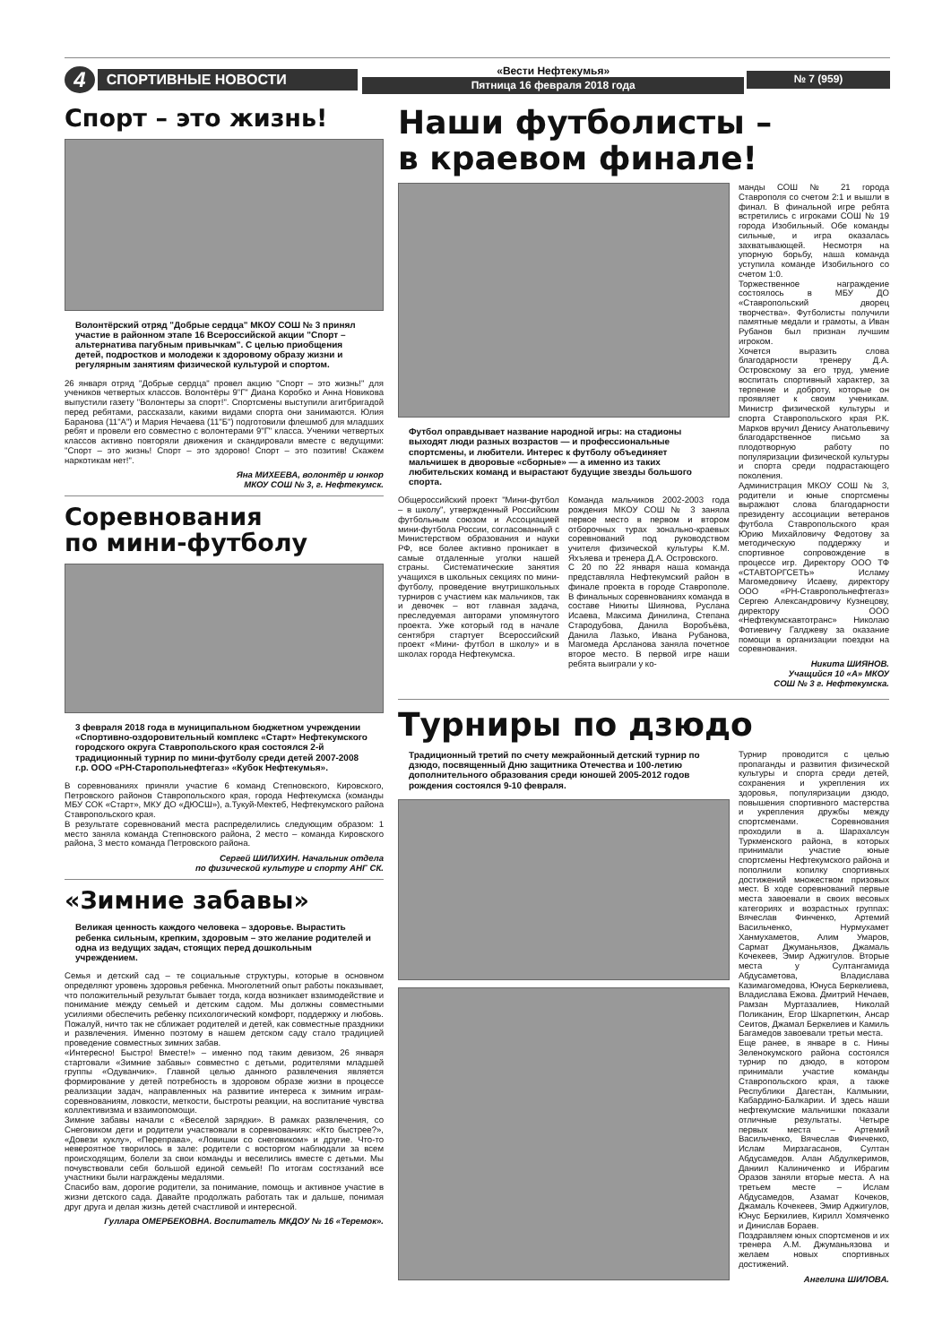4 СПОРТИВНЫЕ НОВОСТИ
«Вести Нефтекумья»
Пятница 16 февраля 2018 года
№ 7 (959)
Спорт – это жизнь!
Волонтёрский отряд "Добрые сердца" МКОУ СОШ № 3 принял участие в районном этапе 16 Всероссийской акции "Спорт – альтернатива пагубным привычкам". С целью приобщения детей, подростков и молодежи к здоровому образу жизни и регулярным занятиям физической культурой и спортом.
26 января отряд "Добрые сердца" провел акцию "Спорт – это жизнь!" для учеников четвертых классов. Волонтёры 9"Г" Диана Коробко и Анна Новикова выпустили газету "Волонтеры за спорт!". Спортсмены выступили агитбригадой перед ребятами, рассказали, какими видами спорта они занимаются. Юлия Баранова (11"А") и Мария Нечаева (11"Б") подготовили флешмоб для младших ребят и провели его совместно с волонтерами 9"Г" класса. Ученики четвертых классов активно повторяли движения и скандировали вместе с ведущими: "Спорт – это жизнь! Спорт – это здорово! Спорт – это позитив! Скажем наркотикам нет!".
Яна МИХЕЕВА, волонтёр и юнкор
МКОУ СОШ № 3, г. Нефтекумск.
Соревнования
по мини-футболу
3 февраля 2018 года в муниципальном бюджетном учреждении «Спортивно-оздоровительный комплекс «Старт» Нефтекумского городского округа Ставропольского края состоялся 2-й традиционный турнир по мини-футболу среди детей 2007-2008 г.р. ООО «РН-Старопольнефтегаз» «Кубок Нефтекумья».
В соревнованиях приняли участие 6 команд Степновского, Кировского, Петровского районов Ставропольского края, города Нефтекумска (команды МБУ СОК «Старт», МКУ ДО «ДЮСШ»), а.Тукуй-Мектеб, Нефтекумского района Ставропольского края.
В результате соревнований места распределились следующим образом: 1 место заняла команда Степновского района, 2 место – команда Кировского района, 3 место команда Петровского района.
Сергей ШИЛИХИН. Начальник отдела
по физической культуре и спорту АНГ СК.
«Зимние забавы»
Великая ценность каждого человека – здоровье. Вырастить ребенка сильным, крепким, здоровым – это желание родителей и одна из ведущих задач, стоящих перед дошкольным учреждением.
Семья и детский сад – те социальные структуры, которые в основном определяют уровень здоровья ребенка. Многолетний опыт работы показывает, что положительный результат бывает тогда, когда возникает взаимодействие и понимание между семьей и детским садом. Мы должны совместными усилиями обеспечить ребенку психологический комфорт, поддержку и любовь. Пожалуй, ничто так не сближает родителей и детей, как совместные праздники и развлечения. Именно поэтому в нашем детском саду стало традицией проведение совместных зимних забав.
«Интересно! Быстро! Вместе!» – именно под таким девизом, 26 января стартовали «Зимние забавы» совместно с детьми, родителями младшей группы «Одуванчик». Главной целью данного развлечения является формирование у детей потребность в здоровом образе жизни в процессе реализации задач, направленных на развитие интереса к зимним играм-соревнованиям, ловкости, меткости, быстроты реакции, на воспитание чувства коллективизма и взаимопомощи.
Зимние забавы начали с «Веселой зарядки». В рамках развлечения, со Снеговиком дети и родители участвовали в соревнованиях: «Кто быстрее?», «Довези куклу», «Переправа», «Ловишки со снеговиком» и другие. Что-то невероятное творилось в зале: родители с восторгом наблюдали за всем происходящим, болели за свои команды и веселились вместе с детьми. Мы почувствовали себя большой единой семьей! По итогам состязаний все участники были награждены медалями.
Спасибо вам, дорогие родители, за понимание, помощь и активное участие в жизни детского сада. Давайте продолжать работать так и дальше, понимая друг друга и делая жизнь детей счастливой и интересной.
Гуллара ОМЕРБЕКОВНА. Воспитатель МКДОУ № 16 «Теремок».
Наши футболисты –
в краевом финале!
Футбол оправдывает название народной игры: на стадионы выходят люди разных возрастов — и профессиональные спортсмены, и любители. Интерес к футболу объединяет мальчишек в дворовые «сборные» — а именно из таких любительских команд и вырастают будущие звезды большого спорта.
Общероссийский проект "Мини-футбол – в школу", утвержденный Российским футбольным союзом и Ассоциацией мини-футбола России, согласованный с Министерством образования и науки РФ, все более активно проникает в самые отдаленные уголки нашей страны. Систематические занятия учащихся в школьных секциях по мини-футболу, проведение внутришкольных турниров с участием как мальчиков, так и девочек – вот главная задача, преследуемая авторами упомянутого проекта. Уже который год в начале сентября стартует Всероссийский проект «Мини- футбол в школу» и в школах города Нефтекумска.
Команда мальчиков 2002-2003 года рождения МКОУ СОШ № 3 заняла первое место в первом и втором отборочных турах зонально-краевых соревнований под руководством учителя физической культуры К.М. Яхъяева и тренера Д.А. Островского.
С 20 по 22 января наша команда представляла Нефтекумский район в финале проекта в городе Ставрополе. В финальных соревнованиях команда в составе Никиты Шиянова, Руслана Исаева, Максима Динилина, Степана Стародубова, Данила Воробъёва, Данила Лазько, Ивана Рубанова, Магомеда Арсланова заняла почетное второе место. В первой игре наши ребята выиграли у ко-
манды СОШ № 21 города Ставрополя со счетом 2:1 и вышли в финал. В финальной игре ребята встретились с игроками СОШ № 19 города Изобильный. Обе команды сильные, и игра оказалась захватывающей. Несмотря на упорную борьбу, наша команда уступила команде Изобильного со счетом 1:0.
Торжественное награждение состоялось в МБУ ДО «Ставропольский дворец творчества». Футболисты получили памятные медали и грамоты, а Иван Рубанов был признан лучшим игроком.
Хочется выразить слова благодарности тренеру Д.А. Островскому за его труд, умение воспитать спортивный характер, за терпение и доброту, которые он проявляет к своим ученикам. Министр физической культуры и спорта Ставропольского края Р.К. Марков вручил Денису Анатольевичу благодарственное письмо за плодотворную работу по популяризации физической культуры и спорта среди подрастающего поколения.
Администрация МКОУ СОШ № 3, родители и юные спортсмены выражают слова благодарности президенту ассоциации ветеранов футбола Ставропольского края Юрию Михайловичу Федотову за методическую поддержку и спортивное сопровождение в процессе игр. Директору ООО ТФ «СТАВТОРГСЕТЬ» Исламу Магомедовичу Исаеву, директору ООО «РН-Ставропольнефтегаз» Сергею Александровичу Кузнецову, директору ООО «Нефтекумскавтотранс» Николаю Фотиевичу Галджеву за оказание помощи в организации поездки на соревнования.
Никита ШИЯНОВ.
Учащийся 10 «А» МКОУ
СОШ № 3 г. Нефтекумска.
Турниры по дзюдо
Традиционный третий по счету межрайонный детский турнир по дзюдо, посвященный Дню защитника Отечества и 100-летию дополнительного образования среди юношей 2005-2012 годов рождения состоялся 9-10 февраля.
Турнир проводится с целью пропаганды и развития физической культуры и спорта среди детей, сохранения и укрепления их здоровья, популяризации дзюдо, повышения спортивного мастерства и укрепления дружбы между спортсменами. Соревнования проходили в а. Шарахалсун Туркменского района, в которых принимали участие юные спортсмены Нефтекумского района и пополнили копилку спортивных достижений множеством призовых мест. В ходе соревнований первые места завоевали в своих весовых категориях и возрастных группах: Вячеслав Финченко, Артемий Васильченко, Нурмухамет Ханмухаметов, Алим Умаров, Сармат Джуманьязов, Джамаль Кочекеев, Эмир Аджигулов. Вторые места у Султангамида Абдусаметова, Владислава Казимагомедова, Юнуса Беркелиева, Владислава Ежова. Дмитрий Нечаев, Рамзан Муртазалиев, Николай Поликанин, Егор Шкарпеткин, Ансар Сеитов, Джамал Беркелиев и Камиль Багамедов завоевали третьи места.
Еще ранее, в январе в с. Нины Зеленокумского района состоялся турнир по дзюдо, в котором принимали участие команды Ставропольского края, а также Республики Дагестан, Калмыкии, Кабардино-Балкарии. И здесь наши нефтекумские мальчишки показали отличные результаты. Четыре первых места – Артемий Васильченко, Вячеслав Финченко, Ислам Мирзагасанов, Султан Абдусамедов. Алан Абдулкеримов, Даниил Калиниченко и Ибрагим Оразов заняли вторые места. А на третьем месте – Ислам Абдусамедов, Азамат Кочеков, Джамаль Кочекеев, Эмир Аджигулов, Юнус Беркилиев, Кирилл Хомяченко и Динислав Бораев.
Поздравляем юных спортсменов и их тренера А.М. Джуманьязова и желаем новых спортивных достижений.
Ангелина ШИЛОВА.